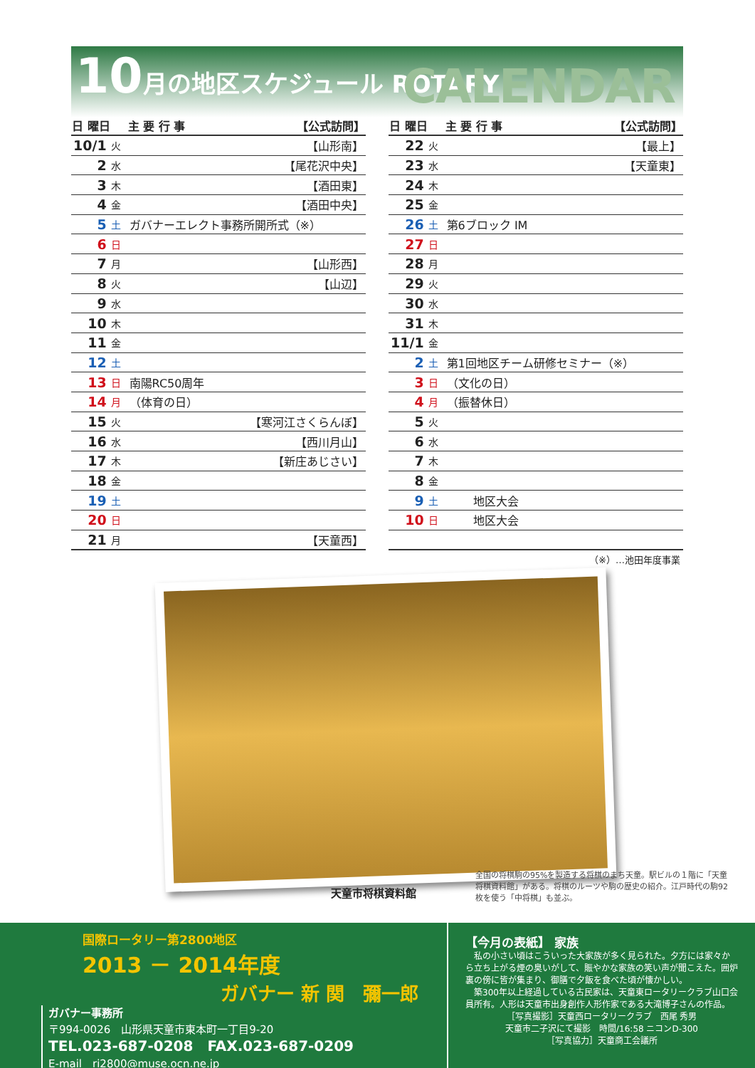10月の地区スケジュール ROTARY CALENDAR
| 日 曜日 | | 主 要 行 事 | 【公式訪問】 |
| --- | --- | --- | --- |
| 10/1 | 火 | | 【山形南】 |
| 2 | 水 | | 【尾花沢中央】 |
| 3 | 木 | | 【酒田東】 |
| 4 | 金 | | 【酒田中央】 |
| 5 | 土 | ガバナーエレクト事務所開所式（※） | |
| 6 | 日 | | |
| 7 | 月 | | 【山形西】 |
| 8 | 火 | | 【山辺】 |
| 9 | 水 | | |
| 10 | 木 | | |
| 11 | 金 | | |
| 12 | 土 | | |
| 13 | 日 | 南陽RC50周年 | |
| 14 | 月 | （体育の日） | |
| 15 | 火 | | 【寒河江さくらんぼ】 |
| 16 | 水 | | 【西川月山】 |
| 17 | 木 | | 【新庄あじさい】 |
| 18 | 金 | | |
| 19 | 土 | | |
| 20 | 日 | | |
| 21 | 月 | | 【天童西】 |
| 日 曜日 | | 主 要 行 事 | 【公式訪問】 |
| --- | --- | --- | --- |
| 22 | 火 | | 【最上】 |
| 23 | 水 | | 【天童東】 |
| 24 | 木 | | |
| 25 | 金 | | |
| 26 | 土 | 第6ブロック IM | |
| 27 | 日 | | |
| 28 | 月 | | |
| 29 | 火 | | |
| 30 | 水 | | |
| 31 | 木 | | |
| 11/1 | 金 | | |
| 2 | 土 | 第1回地区チーム研修セミナー（※） | |
| 3 | 日 | （文化の日） | |
| 4 | 月 | （振替休日） | |
| 5 | 火 | | |
| 6 | 水 | | |
| 7 | 木 | | |
| 8 | 金 | | |
| 9 | 土 | 地区大会 | |
| 10 | 日 | 地区大会 | |
（※）…池田年度事業
天童市将棋資料館
全国の将棋駒の95%を製造する将棋のまち天童。駅ビルの１階に「天童将棋資料館」がある。将棋のルーツや駒の歴史の紹介。江戸時代の駒92枚を使う「中将棋」も並ぶ。
国際ロータリー第2800地区
2013 － 2014年度
ガバナー 新 関　彌一郎
ガバナー事務所
〒994-0026　山形県天童市東本町一丁目9-20
TEL.023-687-0208　FAX.023-687-0209
E-mail　ri2800@muse.ocn.ne.jp
【今月の表紙】 家族
　私の小さい頃はこういった大家族が多く見られた。夕方には家々から立ち上がる煙の臭いがして、賑やかな家族の笑い声が聞こえた。囲炉裏の傍に皆が集まり、御膳で夕飯を食べた頃が懐かしい。
　築300年以上経過している古民家は、天童東ロータリークラブ山口会員所有。人形は天童市出身創作人形作家である大滝博子さんの作品。
［写真撮影］天童西ロータリークラブ　西尾 秀男
天童市二子沢にて撮影　時間/16:58 ニコンD-300
［写真協力］天童商工会議所